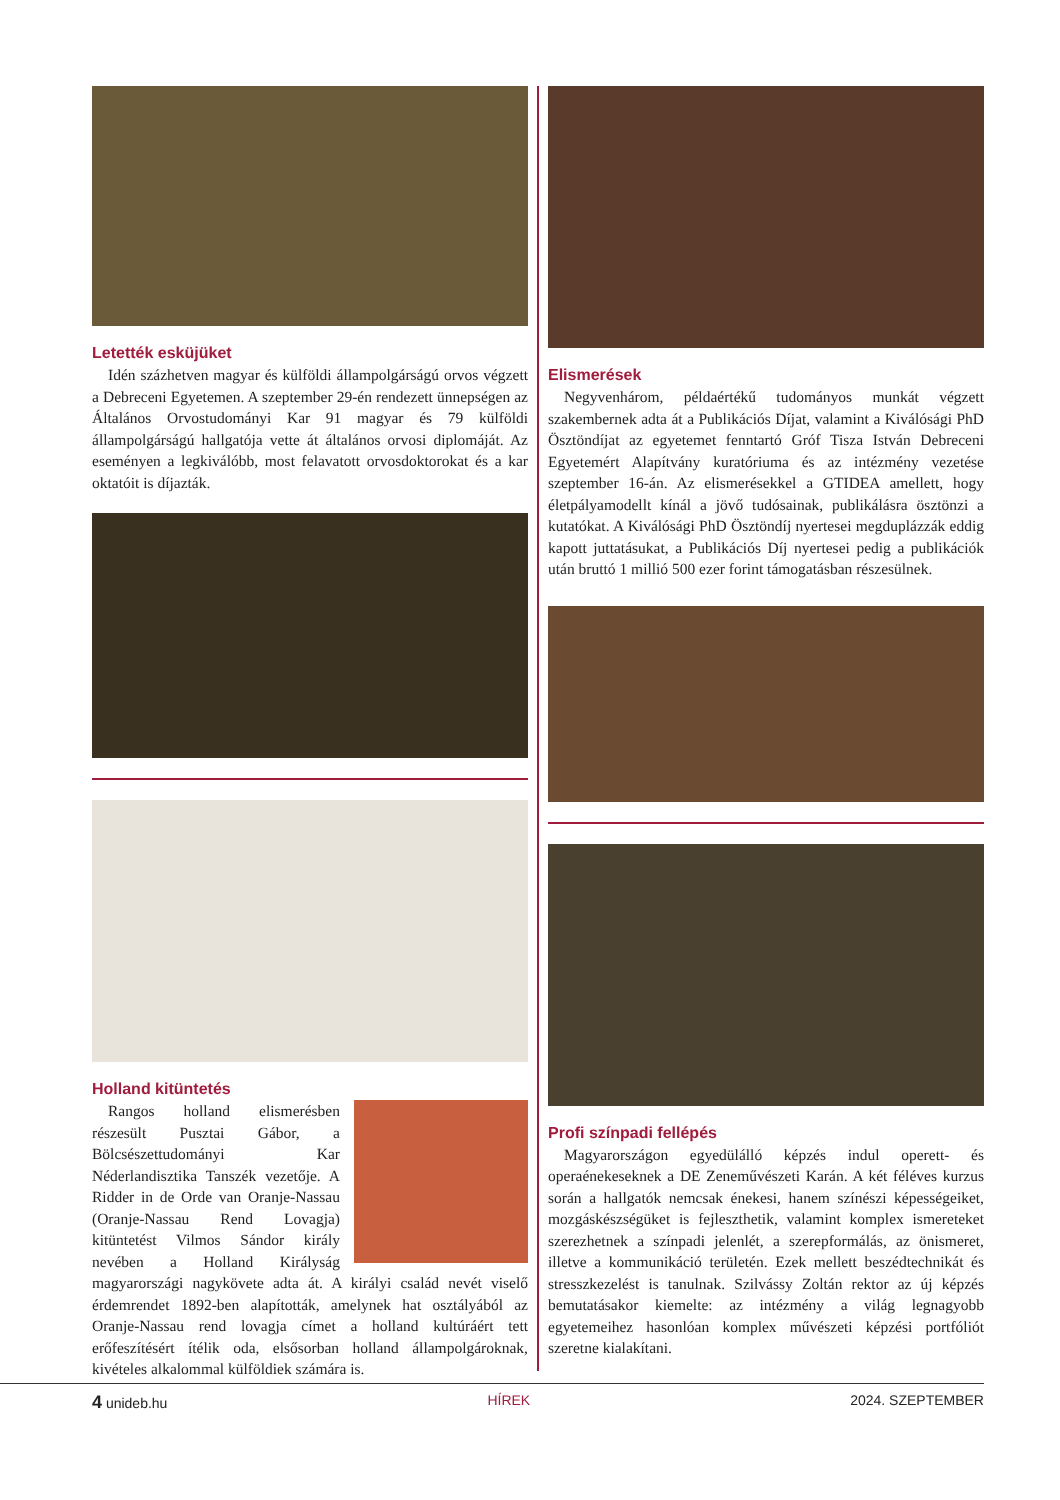Letették esküjüket
Idén százhetven magyar és külföldi állampolgárságú orvos végzett a Debreceni Egyetemen. A szeptember 29-én rendezett ünnepségen az Általános Orvostudományi Kar 91 magyar és 79 külföldi állampolgárságú hallgatója vette át általános orvosi diplomáját. Az eseményen a legkiválóbb, most felavatott orvosdoktorokat és a kar oktatóit is díjazták.
Holland kitüntetés
Rangos holland elismerésben részesült Pusztai Gábor, a Bölcsészettudományi Kar Néderlandisztika Tanszék vezetője. A Ridder in de Orde van Oranje-Nassau (Oranje-Nassau Rend Lovagja) kitüntetést Vilmos Sándor király nevében a Holland Királyság magyarországi nagykövete adta át. A királyi család nevét viselő érdemrendet 1892-ben alapították, amelynek hat osztályából az Oranje-Nassau rend lovagja címet a holland kultúráért tett erőfeszítésért ítélik oda, elsősorban holland állampolgároknak, kivételes alkalommal külföldiek számára is.
Elismerések
Negyvenhárom, példaértékű tudományos munkát végzett szakembernek adta át a Publikációs Díjat, valamint a Kiválósági PhD Ösztöndíjat az egyetemet fenntartó Gróf Tisza István Debreceni Egyetemért Alapítvány kuratóriuma és az intézmény vezetése szeptember 16-án. Az elismerésekkel a GTIDEA amellett, hogy életpályamodellt kínál a jövő tudósainak, publikálásra ösztönzi a kutatókat. A Kiválósági PhD Ösztöndíj nyertesei megduplázzák eddig kapott juttatásukat, a Publikációs Díj nyertesei pedig a publikációk után bruttó 1 millió 500 ezer forint támogatásban részesülnek.
Profi színpadi fellépés
Magyarországon egyedülálló képzés indul operett- és operaénekeseknek a DE Zeneművészeti Karán. A két féléves kurzus során a hallgatók nemcsak énekesi, hanem színészi képességeiket, mozgáskészségüket is fejleszthetik, valamint komplex ismereteket szerezhetnek a színpadi jelenlét, a szerepformálás, az önismeret, illetve a kommunikáció területén. Ezek mellett beszédtechnikát és stresszkezelést is tanulnak. Szilvássy Zoltán rektor az új képzés bemutatásakor kiemelte: az intézmény a világ legnagyobb egyetemeihez hasonlóan komplex művészeti képzési portfóliót szeretne kialakítani.
4 unideb.hu HÍREK 2024. SZEPTEMBER